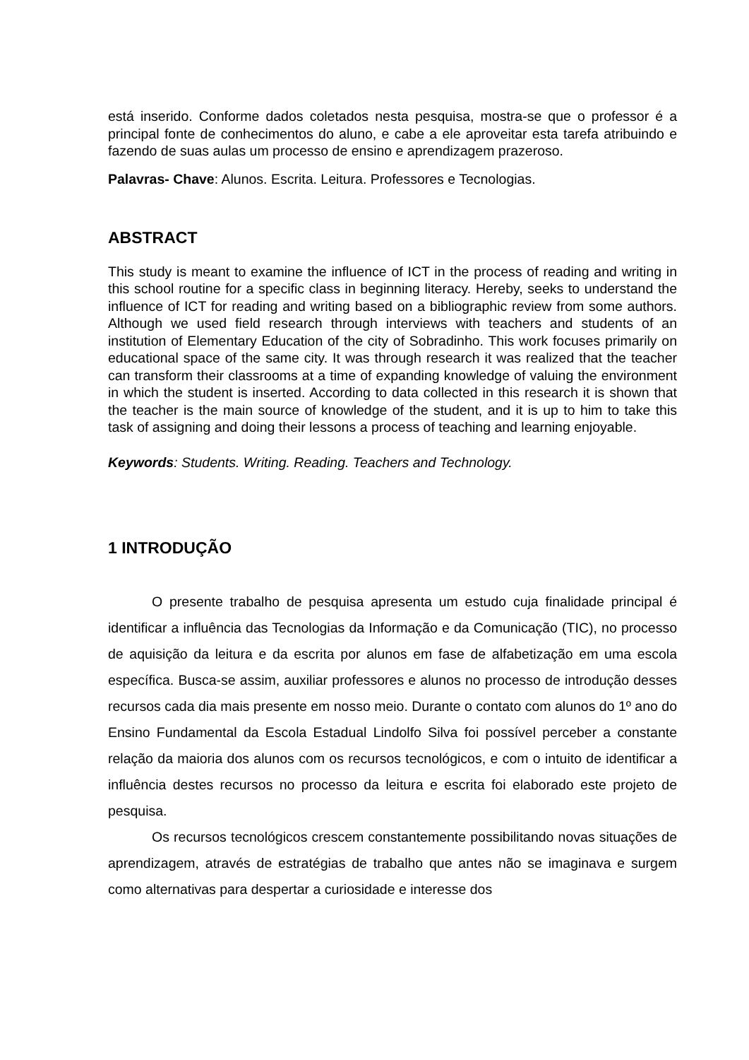está inserido. Conforme dados coletados nesta pesquisa, mostra-se que o professor é a principal fonte de conhecimentos do aluno, e cabe a ele aproveitar esta tarefa atribuindo e fazendo de suas aulas um processo de ensino e aprendizagem prazeroso.
Palavras- Chave: Alunos. Escrita. Leitura. Professores e Tecnologias.
ABSTRACT
This study is meant to examine the influence of ICT in the process of reading and writing in this school routine for a specific class in beginning literacy. Hereby, seeks to understand the influence of ICT for reading and writing based on a bibliographic review from some authors. Although we used field research through interviews with teachers and students of an institution of Elementary Education of the city of Sobradinho. This work focuses primarily on educational space of the same city. It was through research it was realized that the teacher can transform their classrooms at a time of expanding knowledge of valuing the environment in which the student is inserted. According to data collected in this research it is shown that the teacher is the main source of knowledge of the student, and it is up to him to take this task of assigning and doing their lessons a process of teaching and learning enjoyable.
Keywords: Students. Writing. Reading. Teachers and Technology.
1 INTRODUÇÃO
O presente trabalho de pesquisa apresenta um estudo cuja finalidade principal é identificar a influência das Tecnologias da Informação e da Comunicação (TIC), no processo de aquisição da leitura e da escrita por alunos em fase de alfabetização em uma escola específica. Busca-se assim, auxiliar professores e alunos no processo de introdução desses recursos cada dia mais presente em nosso meio. Durante o contato com alunos do 1º ano do Ensino Fundamental da Escola Estadual Lindolfo Silva foi possível perceber a constante relação da maioria dos alunos com os recursos tecnológicos, e com o intuito de identificar a influência destes recursos no processo da leitura e escrita foi elaborado este projeto de pesquisa.
Os recursos tecnológicos crescem constantemente possibilitando novas situações de aprendizagem, através de estratégias de trabalho que antes não se imaginava e surgem como alternativas para despertar a curiosidade e interesse dos